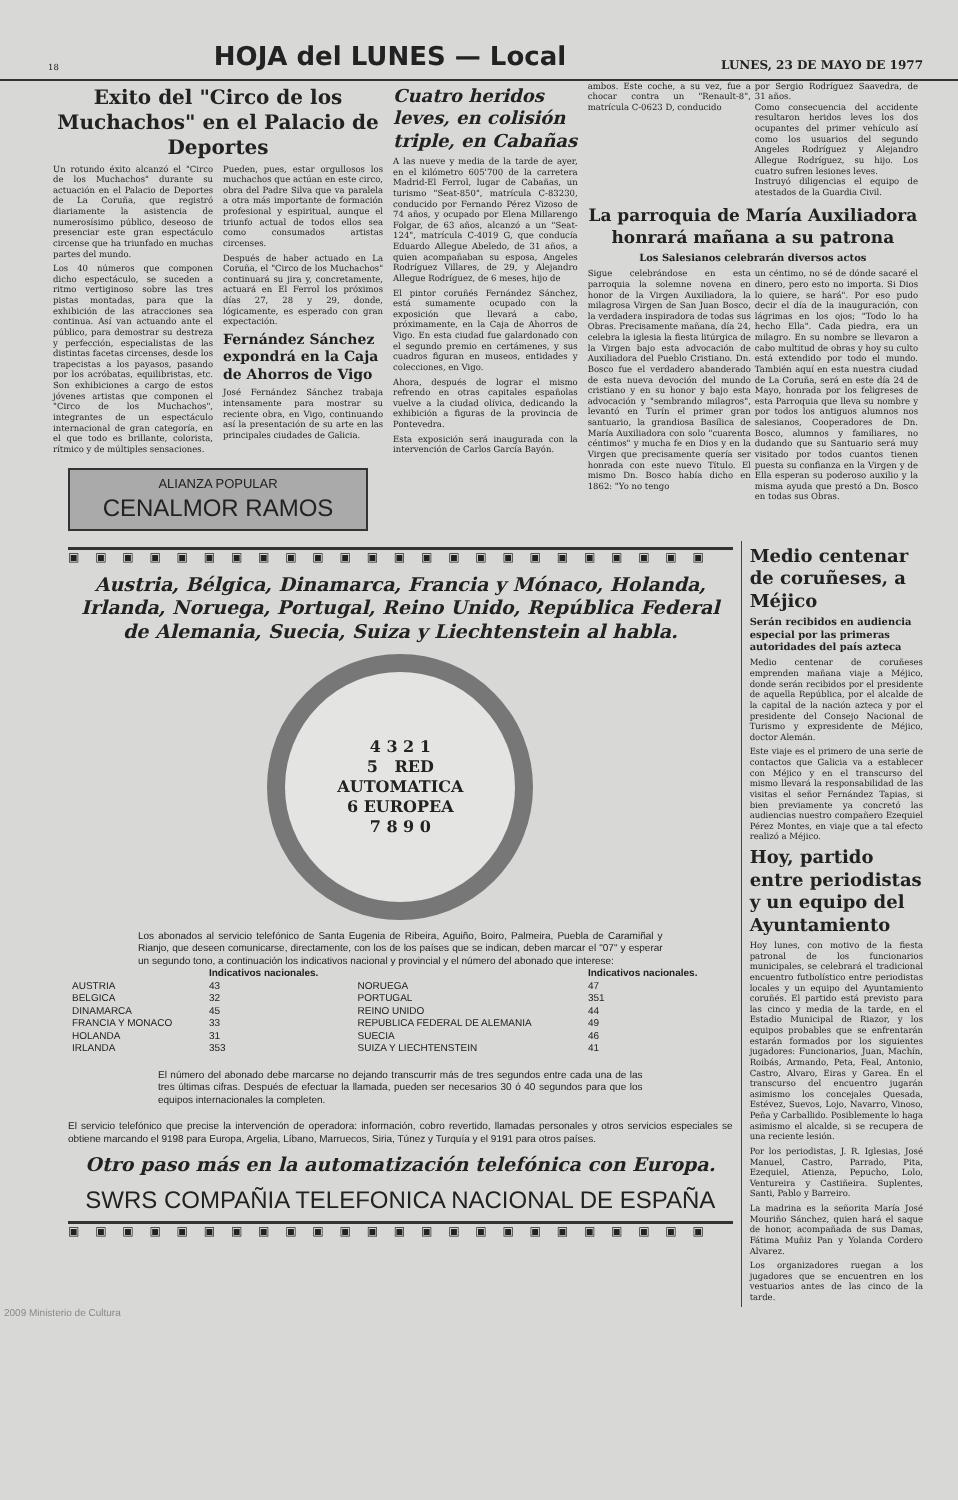18 HOJA del LUNES — Local LUNES, 23 DE MAYO DE 1977
Exito del "Circo de los Muchachos" en el Palacio de Deportes
Un rotundo éxito alcanzó el "Circo de los Muchachos" durante su actuación en el Palacio de Deportes de La Coruña, que registró diariamente la asistencia de numerosísimo público, deseoso de presenciar este gran espectáculo circense que ha triunfado en muchas partes del mundo.
Los 40 números que componen dicho espectáculo, se suceden a ritmo vertiginoso sobre las tres pistas montadas, para que la exhibición de las atracciones sea continua. Así van actuando ante el público, para demostrar su destreza y perfección, especialistas de las distintas facetas circenses, desde los trapecistas a los payasos, pasando por los acróbatas, equilibristas, etc. Son exhibiciones a cargo de estos jóvenes artistas que componen el "Circo de los Muchachos", integrantes de un espectáculo internacional de gran categoría, en el que todo es brillante, colorista, rítmico y de múltiples sensaciones.
Pueden, pues, estar orgullosos los muchachos que actúan en este circo, obra del Padre Silva que va paralela a otra más importante de formación profesional y espiritual, aunque el triunfo actual de todos ellos sea como consumados artistas circenses.
Después de haber actuado en La Coruña, el "Circo de los Muchachos" continuará su jira y, concretamente, actuará en El Ferrol los próximos días 27, 28 y 29, donde, lógicamente, es esperado con gran expectación.
Fernández Sánchez expondrá en la Caja de Ahorros de Vigo
José Fernández Sánchez trabaja intensamente para mostrar su reciente obra, en Vigo, continuando así la presentación de su arte en las principales ciudades de Galicia.
ALIANZA POPULAR
CENALMOR RAMOS
Cuatro heridos leves, en colisión triple, en Cabañas
A las nueve y media de la tarde de ayer, en el kilómetro 605'700 de la carretera Madrid-El Ferrol, lugar de Cabañas, un turismo "Seat-850", matrícula C-83230, conducido por Fernando Pérez Vizoso de 74 años, y ocupado por Elena Millarengo Folgar, de 63 años, alcanzó a un "Seat-124", matrícula C-4019 G, que conducía Eduardo Allegue Abeledo, de 31 años, a quien acompañaban su esposa, Angeles Rodríguez Villares, de 29, y Alejandro Allegue Rodríguez, de 6 meses, hijo de
El pintor coruñés Fernández Sánchez, está sumamente ocupado con la exposición que llevará a cabo, próximamente, en la Caja de Ahorros de Vigo. En esta ciudad fue galardonado con el segundo premio en certámenes, y sus cuadros figuran en museos, entidades y colecciones, en Vigo.
Ahora, después de lograr el mismo refrendo en otras capitales españolas vuelve a la ciudad olívica, dedicando la exhibición a figuras de la provincia de Pontevedra.
Esta exposición será inaugurada con la intervención de Carlos García Bayón.
ambos. Este coche, a su vez, fue a chocar contra un "Renault-8", matrícula C-0623 D, conducido
por Sergio Rodríguez Saavedra, de 31 años.
Como consecuencia del accidente resultaron heridos leves los dos ocupantes del primer vehículo así como los usuarios del segundo Angeles Rodríguez y Alejandro Allegue Rodríguez, su hijo. Los cuatro sufren lesiones leves.
Instruyó diligencias el equipo de atestados de la Guardia Civil.
La parroquia de María Auxiliadora honrará mañana a su patrona
Los Salesianos celebrarán diversos actos
Sigue celebrándose en esta parroquia la solemne novena en honor de la Virgen Auxiliadora, la milagrosa Virgen de San Juan Bosco, la verdadera inspiradora de todas sus Obras. Precisamente mañana, día 24, celebra la iglesia la fiesta litúrgica de la Virgen bajo esta advocación de Auxiliadora del Pueblo Cristiano. Dn. Bosco fue el verdadero abanderado de esta nueva devoción del mundo cristiano y en su honor y bajo esta advocación y "sembrando milagros", levantó en Turín el primer gran santuario, la grandiosa Basílica de María Auxiliadora con solo "cuarenta céntimos" y mucha fe en Dios y en la Virgen que precisamente quería ser honrada con este nuevo Título. El mismo Dn. Bosco había dicho en 1862: "Yo no tengo
un céntimo, no sé de dónde sacaré el dinero, pero esto no importa. Si Dios lo quiere, se hará". Por eso pudo decir el día de la inauguración, con lágrimas en los ojos; "Todo lo ha hecho Ella". Cada piedra, era un milagro. En su nombre se llevaron a cabo multitud de obras y hoy su culto está extendido por todo el mundo. También aquí en esta nuestra ciudad de La Coruña, será en este día 24 de Mayo, honrada por los feligreses de esta Parroquia que lleva su nombre y por todos los antiguos alumnos nos salesianos, Cooperadores de Dn. Bosco, alumnos y familiares, no dudando que su Santuario será muy visitado por todos cuantos tienen puesta su confianza en la Virgen y de Ella esperan su poderoso auxilio y la misma ayuda que prestó a Dn. Bosco en todas sus Obras.
▣ ▣ ▣ ▣ ▣ ▣ ▣ ▣ ▣ ▣ ▣ ▣ ▣ ▣ ▣ ▣ ▣ ▣ ▣ ▣ ▣ ▣ ▣ ▣
Austria, Bélgica, Dinamarca, Francia y Mónaco, Holanda, Irlanda, Noruega, Portugal, Reino Unido, República Federal de Alemania, Suecia, Suiza y Liechtenstein al habla.
4 3 2 1
5 RED
AUTOMATICA
6 EUROPEA
7 8 9 0
Los abonados al servicio telefónico de Santa Eugenia de Ribeira, Aguiño, Boiro, Palmeira, Puebla de Caramiñal y Rianjo, que deseen comunicarse, directamente, con los de los países que se indican, deben marcar el "07" y esperar un segundo tono, a continuación los indicativos nacional y provincial y el número del abonado que interese:
| | Indicativos nacionales. | | Indicativos nacionales. |
| --- | --- | --- | --- |
| AUSTRIA | 43 | NORUEGA | 47 |
| BELGICA | 32 | PORTUGAL | 351 |
| DINAMARCA | 45 | REINO UNIDO | 44 |
| FRANCIA Y MONACO | 33 | REPUBLICA FEDERAL DE ALEMANIA | 49 |
| HOLANDA | 31 | SUECIA | 46 |
| IRLANDA | 353 | SUIZA Y LIECHTENSTEIN | 41 |
El número del abonado debe marcarse no dejando transcurrir más de tres segundos entre cada una de las tres últimas cifras. Después de efectuar la llamada, pueden ser necesarios 30 ó 40 segundos para que los equipos internacionales la completen.
El servicio telefónico que precise la intervención de operadora: información, cobro revertido, llamadas personales y otros servicios especiales se obtiene marcando el 9198 para Europa, Argelia, Líbano, Marruecos, Siria, Túnez y Turquía y el 9191 para otros países.
Otro paso más en la automatización telefónica con Europa.
SWRS COMPAÑIA TELEFONICA NACIONAL DE ESPAÑA
▣ ▣ ▣ ▣ ▣ ▣ ▣ ▣ ▣ ▣ ▣ ▣ ▣ ▣ ▣ ▣ ▣ ▣ ▣ ▣ ▣ ▣ ▣ ▣
Medio centenar de coruñeses, a Méjico
Serán recibidos en audiencia especial por las primeras autoridades del país azteca
Medio centenar de coruñeses emprenden mañana viaje a Méjico, donde serán recibidos por el presidente de aquella República, por el alcalde de la capital de la nación azteca y por el presidente del Consejo Nacional de Turismo y expresidente de Méjico, doctor Alemán.
Este viaje es el primero de una serie de contactos que Galicia va a establecer con Méjico y en el transcurso del mismo llevará la responsabilidad de las visitas el señor Fernández Tapias, si bien previamente ya concretó las audiencias nuestro compañero Ezequiel Pérez Montes, en viaje que a tal efecto realizó a Méjico.
Hoy, partido entre periodistas y un equipo del Ayuntamiento
Hoy lunes, con motivo de la fiesta patronal de los funcionarios municipales, se celebrará el tradicional encuentro futbolístico entre periodistas locales y un equipo del Ayuntamiento coruñés. El partido está previsto para las cinco y media de la tarde, en el Estadio Municipal de Riazor, y los equipos probables que se enfrentarán estarán formados por los siguientes jugadores: Funcionarios, Juan, Machín, Roibás, Armando, Peta, Feal, Antonio, Castro, Alvaro, Eiras y Garea. En el transcurso del encuentro jugarán asimismo los concejales Quesada, Estévez, Suevos, Lojo, Navarro, Vinoso, Peña y Carballido. Posiblemente lo haga asimismo el alcalde, si se recupera de una reciente lesión.
Por los periodistas, J. R. Iglesias, José Manuel, Castro, Parrado, Pita, Ezequiel, Atienza, Pepucho, Lolo, Ventureira y Castiñeira. Suplentes, Santi, Pablo y Barreiro.
La madrina es la señorita María José Mouriño Sánchez, quien hará el saque de honor, acompañada de sus Damas, Fátima Muñiz Pan y Yolanda Cordero Alvarez.
Los organizadores ruegan a los jugadores que se encuentren en los vestuarios antes de las cinco de la tarde.
2009 Ministerio de Cultura